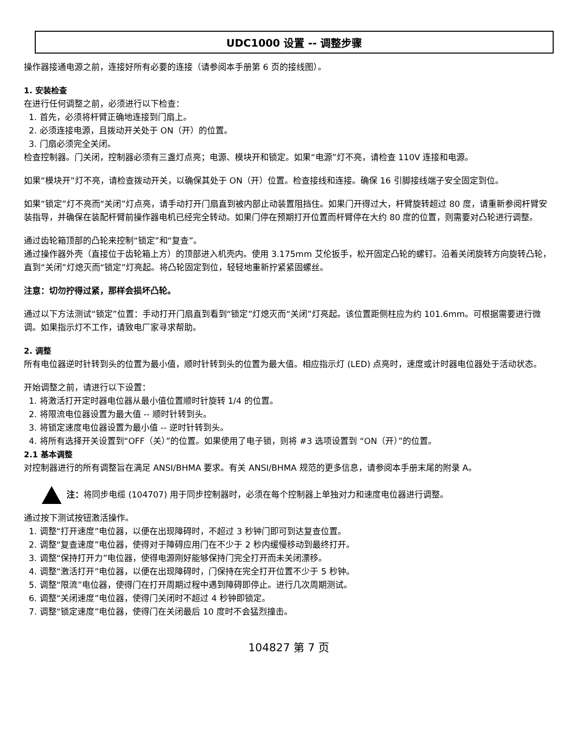UDC1000 设置 -- 调整步骤
操作器接通电源之前，连接好所有必要的连接（请参阅本手册第 6 页的接线图）。
1. 安装检查
在进行任何调整之前，必须进行以下检查：
1. 首先，必须将杆臂正确地连接到门扇上。
2. 必须连接电源，且拨动开关处于 ON（开）的位置。
3. 门扇必须完全关闭。
检查控制器。门关闭，控制器必须有三盏灯点亮；电源、模块开和锁定。如果“电源”灯不亮，请检查 110V 连接和电源。
如果“模块开”灯不亮，请检查拨动开关，以确保其处于 ON（开）位置。检查接线和连接。确保 16 引脚接线端子安全固定到位。
如果“锁定”灯不亮而“关闭”灯点亮，请手动打开门扇直到被内部止动装置阻挡住。如果门开得过大，杆臂旋转超过 80 度，请重新参阅杆臂安装指导，并确保在装配杆臂前操作器电机已经完全转动。如果门停在预期打开位置而杆臂停在大约 80 度的位置，则需要对凸轮进行调整。
通过齿轮箱顶部的凸轮来控制“锁定”和“复查”。
通过操作器外壳（直接位于齿轮箱上方）的顶部进入机壳内。使用 3.175mm 艾伦扳手，松开固定凸轮的螺钉。沿着关闭旋转方向旋转凸轮，直到“关闭”灯熄灭而“锁定”灯亮起。将凸轮固定到位，轻轻地重新拧紧紧固螺丝。
注意：切勿拧得过紧，那样会损坏凸轮。
通过以下方法测试“锁定”位置：手动打开门扇直到看到“锁定”灯熄灭而“关闭”灯亮起。该位置距侧柱应为约 101.6mm。可根据需要进行微调。如果指示灯不工作，请致电厂家寻求帮助。
2. 调整
所有电位器逆时针转到头的位置为最小值，顺时针转到头的位置为最大值。相应指示灯 (LED) 点亮时，速度或计时器电位器处于活动状态。
开始调整之前，请进行以下设置：
1. 将激活打开定时器电位器从最小值位置顺时针旋转 1/4 的位置。
2. 将限流电位器设置为最大值 -- 顺时针转到头。
3. 将锁定速度电位器设置为最小值 -- 逆时针转到头。
4. 将所有选择开关设置到“OFF（关）”的位置。如果使用了电子锁，则将 #3 选项设置到 “ON（开）”的位置。
2.1 基本调整
对控制器进行的所有调整旨在满足 ANSI/BHMA 要求。有关 ANSI/BHMA 规范的更多信息，请参阅本手册末尾的附录 A。
注：将同步电缆 (104707) 用于同步控制器时，必须在每个控制器上单独对力和速度电位器进行调整。
通过按下测试按钮激活操作。
1. 调整“打开速度”电位器，以便在出现障碍时，不超过 3 秒钟门即可到达复查位置。
2. 调整“复查速度”电位器，使得对于障碍应用门在不少于 2 秒内缓慢移动到最终打开。
3. 调整“保持打开力”电位器，使得电源刚好能够保持门完全打开而未关闭漂移。
4. 调整“激活打开”电位器，以便在出现障碍时，门保持在完全打开位置不少于 5 秒钟。
5. 调整“限流”电位器，使得门在打开周期过程中遇到障碍即停止。进行几次周期测试。
6. 调整“关闭速度”电位器，使得门关闭时不超过 4 秒钟即锁定。
7. 调整“锁定速度”电位器，使得门在关闭最后 10 度时不会猛烈撞击。
104827 第 7 页